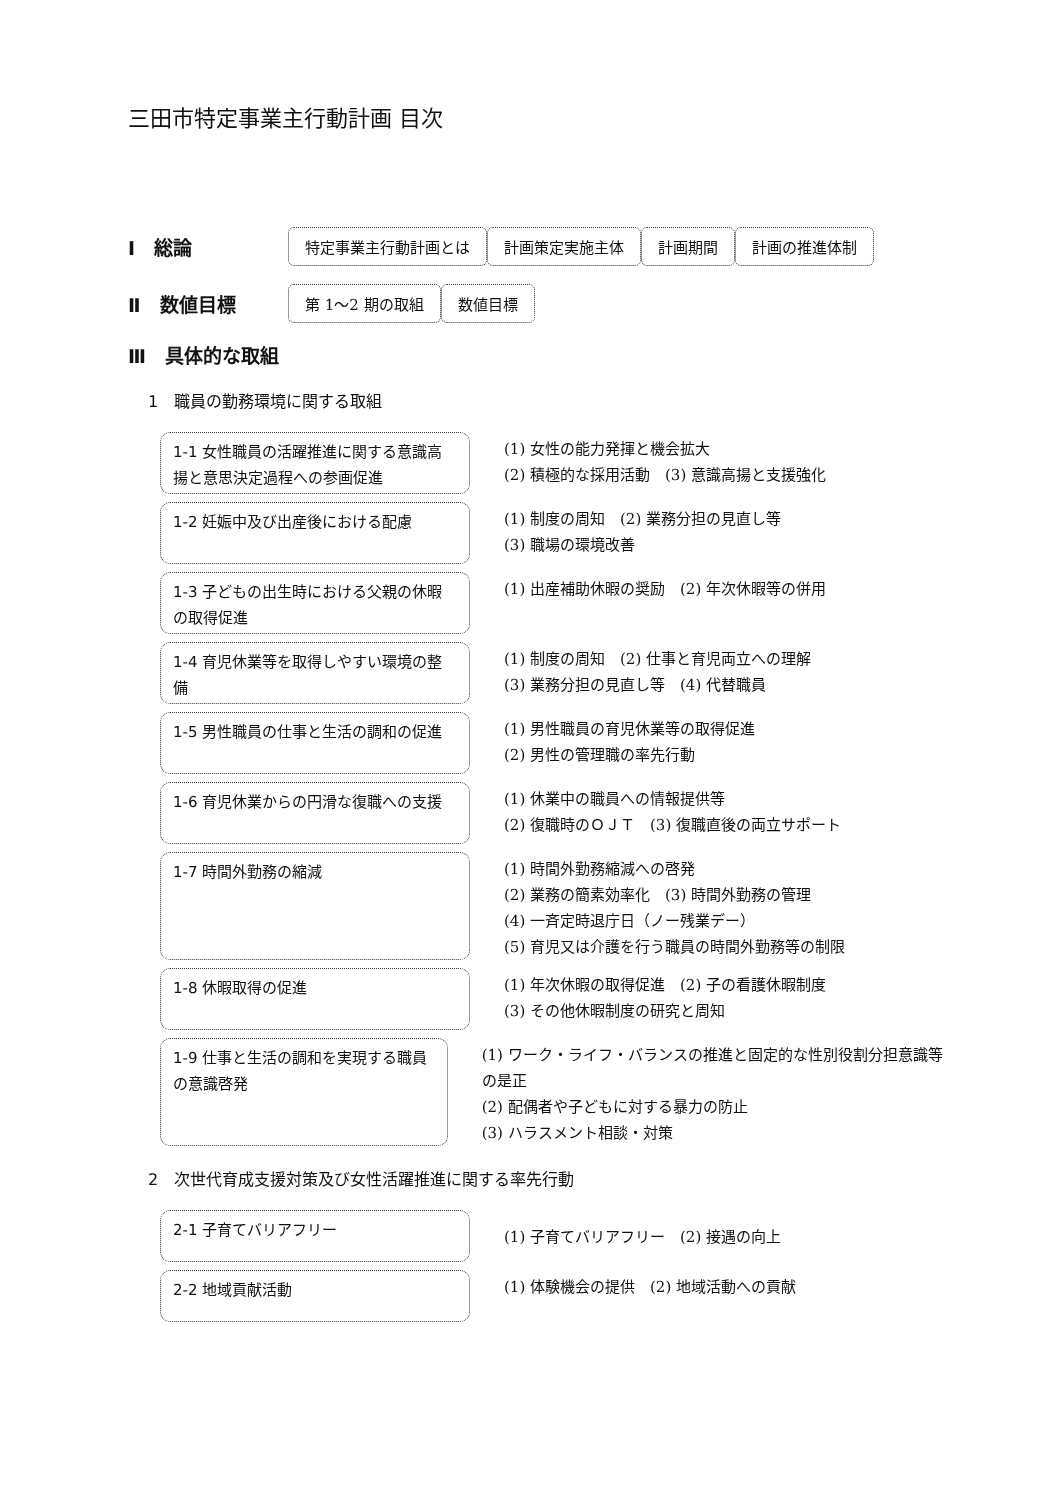三田市特定事業主行動計画 目次
Ⅰ　総論
特定事業主行動計画とは 計画策定実施主体 計画期間 計画の推進体制
Ⅱ　数値目標
第 1～2 期の取組 数値目標
Ⅲ　具体的な取組
1　職員の勤務環境に関する取組
1-1 女性職員の活躍推進に関する意識高揚と意思決定過程への参画促進
(1) 女性の能力発揮と機会拡大
(2) 積極的な採用活動　(3) 意識高揚と支援強化
1-2 妊娠中及び出産後における配慮
(1) 制度の周知　(2) 業務分担の見直し等
(3) 職場の環境改善
1-3 子どもの出生時における父親の休暇の取得促進
(1) 出産補助休暇の奨励　(2) 年次休暇等の併用
1-4 育児休業等を取得しやすい環境の整備
(1) 制度の周知　(2) 仕事と育児両立への理解
(3) 業務分担の見直し等　(4) 代替職員
1-5 男性職員の仕事と生活の調和の促進
(1) 男性職員の育児休業等の取得促進
(2) 男性の管理職の率先行動
1-6 育児休業からの円滑な復職への支援
(1) 休業中の職員への情報提供等
(2) 復職時のＯＪＴ　(3) 復職直後の両立サポート
1-7 時間外勤務の縮減
(1) 時間外勤務縮減への啓発
(2) 業務の簡素効率化　(3) 時間外勤務の管理
(4) 一斉定時退庁日（ノー残業デー）
(5) 育児又は介護を行う職員の時間外勤務等の制限
1-8 休暇取得の促進
(1) 年次休暇の取得促進　(2) 子の看護休暇制度
(3) その他休暇制度の研究と周知
1-9 仕事と生活の調和を実現する職員の意識啓発
(1) ワーク・ライフ・バランスの推進と固定的な性別役割分担意識等の是正
(2) 配偶者や子どもに対する暴力の防止
(3) ハラスメント相談・対策
2　次世代育成支援対策及び女性活躍推進に関する率先行動
2-1 子育てバリアフリー
(1) 子育てバリアフリー　(2) 接遇の向上
2-2 地域貢献活動
(1) 体験機会の提供　(2) 地域活動への貢献